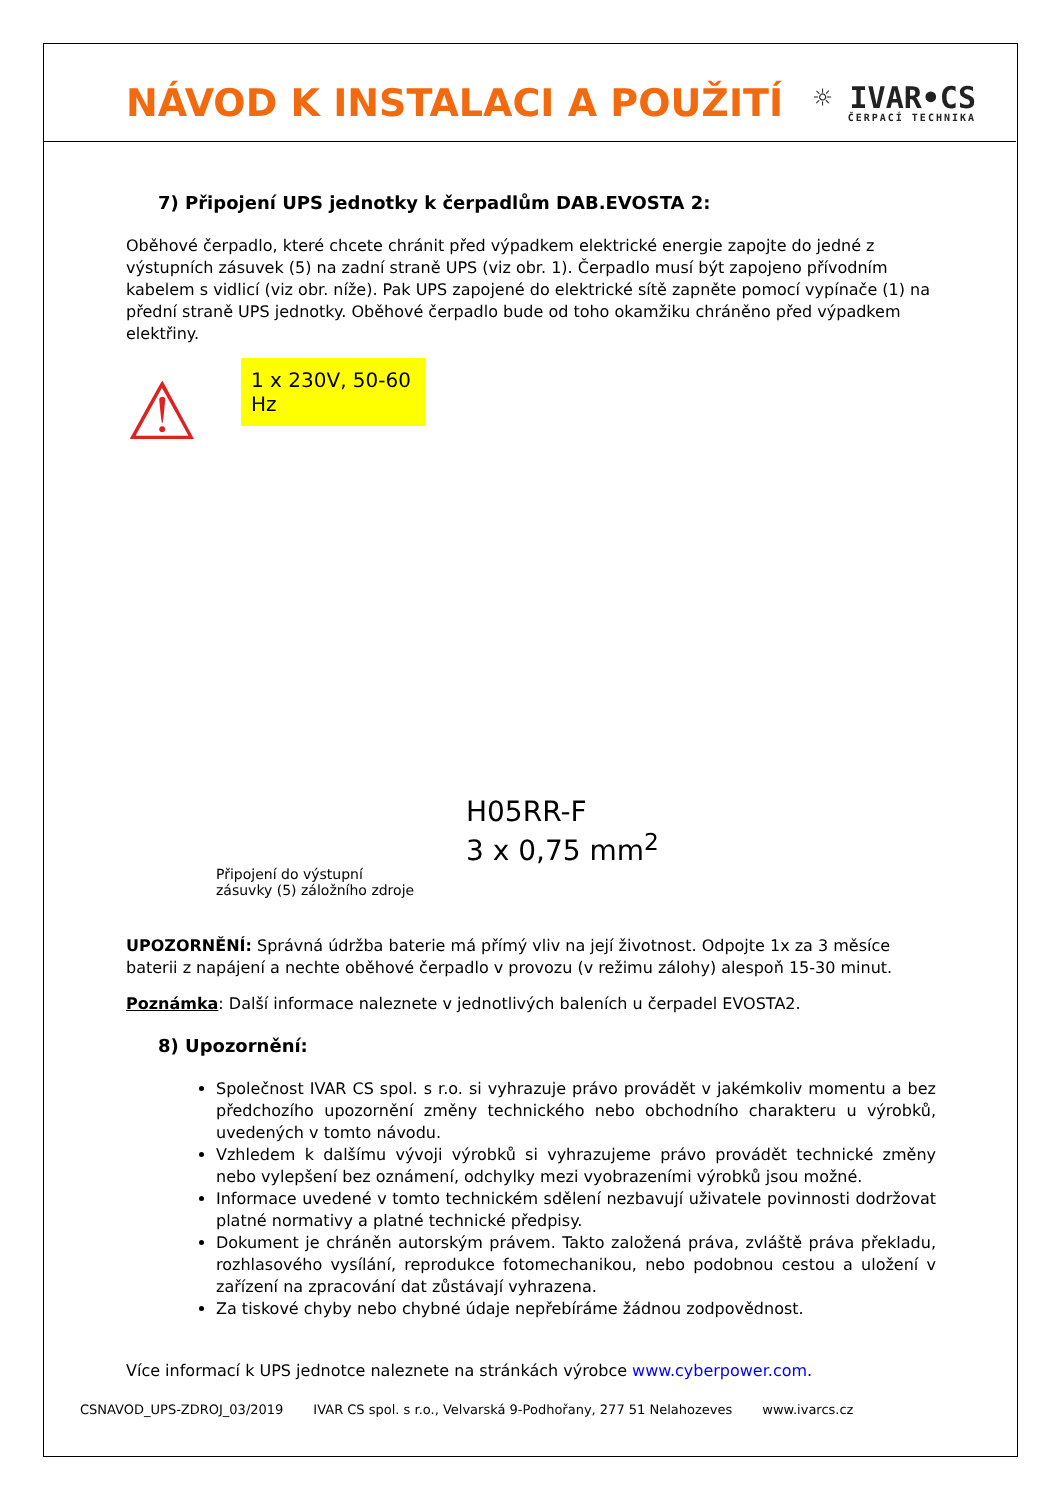NÁVOD K INSTALACI A POUŽITÍ ☼ IVAR•CS
ČERPACÍ TECHNIKA
7) Připojení UPS jednotky k čerpadlům DAB.EVOSTA 2:
Oběhové čerpadlo, které chcete chránit před výpadkem elektrické energie zapojte do jedné z výstupních zásuvek (5) na zadní straně UPS (viz obr. 1). Čerpadlo musí být zapojeno přívodním kabelem s vidlicí (viz obr. níže). Pak UPS zapojené do elektrické sítě zapněte pomocí vypínače (1) na přední straně UPS jednotky. Oběhové čerpadlo bude od toho okamžiku chráněno před výpadkem elektřiny.
⚠
1 x 230V, 50-60 Hz
Připojení do výstupní
zásuvky (5) záložního zdroje
H05RR-F
3 x 0,75 mm<sup>2</sup>
UPOZORNĚNÍ: Správná údržba baterie má přímý vliv na její životnost. Odpojte 1x za 3 měsíce baterii z napájení a nechte oběhové čerpadlo v provozu (v režimu zálohy) alespoň 15-30 minut.
Poznámka: Další informace naleznete v jednotlivých baleních u čerpadel EVOSTA2.
8) Upozornění:
Společnost IVAR CS spol. s r.o. si vyhrazuje právo provádět v jakémkoliv momentu a bez předchozího upozornění změny technického nebo obchodního charakteru u výrobků, uvedených v tomto návodu.
Vzhledem k dalšímu vývoji výrobků si vyhrazujeme právo provádět technické změny nebo vylepšení bez oznámení, odchylky mezi vyobrazeními výrobků jsou možné.
Informace uvedené v tomto technickém sdělení nezbavují uživatele povinnosti dodržovat platné normativy a platné technické předpisy.
Dokument je chráněn autorským právem. Takto založená práva, zvláště práva překladu, rozhlasového vysílání, reprodukce fotomechanikou, nebo podobnou cestou a uložení v zařízení na zpracování dat zůstávají vyhrazena.
Za tiskové chyby nebo chybné údaje nepřebíráme žádnou zodpovědnost.
Více informací k UPS jednotce naleznete na stránkách výrobce www.cyberpower.com.
CSNAVOD_UPS-ZDROJ_03/2019 IVAR CS spol. s r.o., Velvarská 9-Podhořany, 277 51 Nelahozeves www.ivarcs.cz